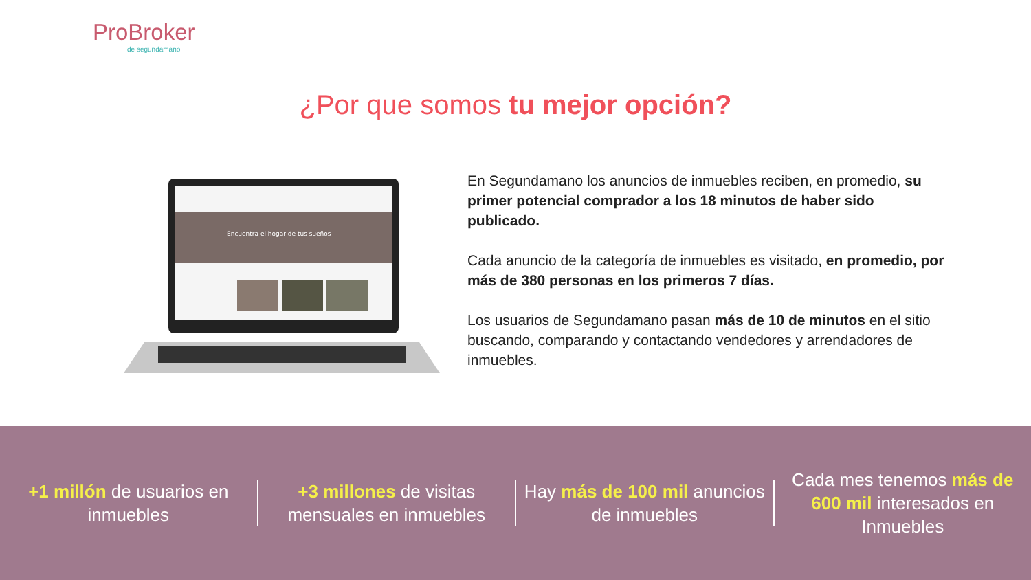ProBroker
de segundamano
¿Por que somos tu mejor opción?
Encuentra el hogar de tus sueños
En Segundamano los anuncios de inmuebles reciben, en promedio, su primer potencial comprador a los 18 minutos de haber sido publicado.
Cada anuncio de la categoría de inmuebles es visitado, en promedio, por más de 380 personas en los primeros 7 días.
Los usuarios de Segundamano pasan más de 10 de minutos en el sitio buscando, comparando y contactando vendedores y arrendadores de inmuebles.
+1 millón de usuarios en inmuebles
+3 millones de visitas mensuales en inmuebles
Hay más de 100 mil anuncios de inmuebles
Cada mes tenemos más de 600 mil interesados en Inmuebles